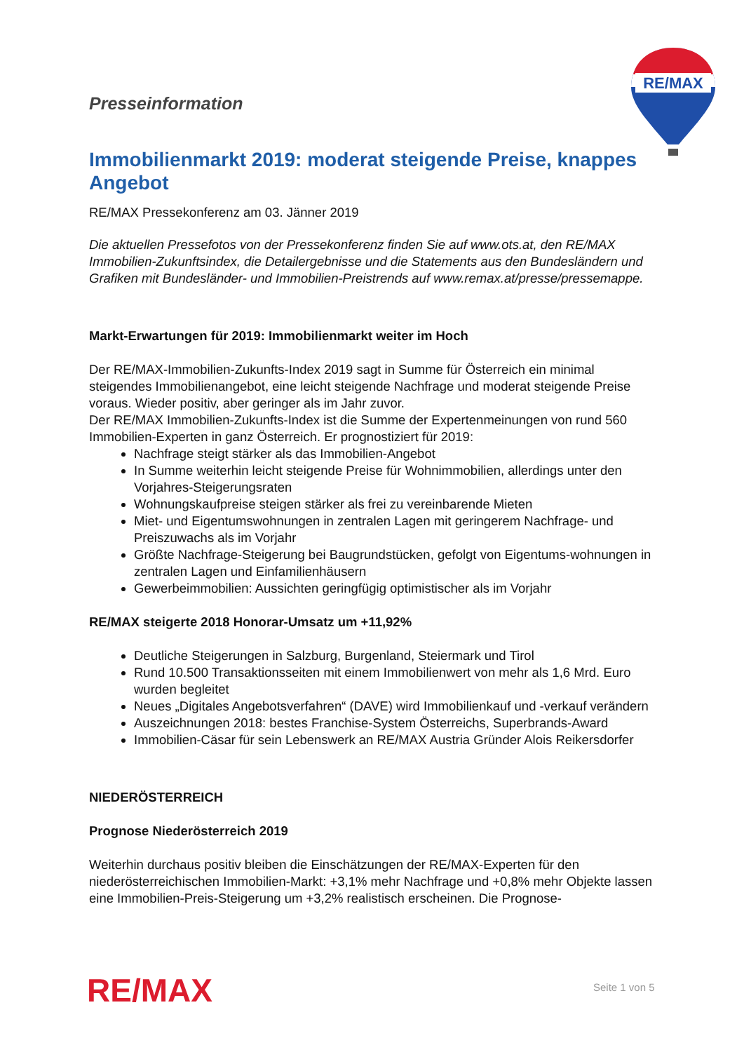RE/MAX
Presseinformation
Immobilienmarkt 2019: moderat steigende Preise, knappes Angebot
RE/MAX Pressekonferenz am 03. Jänner 2019
Die aktuellen Pressefotos von der Pressekonferenz finden Sie auf www.ots.at, den RE/MAX Immobilien-Zukunftsindex, die Detailergebnisse und die Statements aus den Bundesländern und Grafiken mit Bundesländer- und Immobilien-Preistrends auf www.remax.at/presse/pressemappe.
Markt-Erwartungen für 2019: Immobilienmarkt weiter im Hoch
Der RE/MAX-Immobilien-Zukunfts-Index 2019 sagt in Summe für Österreich ein minimal steigendes Immobilienangebot, eine leicht steigende Nachfrage und moderat steigende Preise voraus. Wieder positiv, aber geringer als im Jahr zuvor.
Der RE/MAX Immobilien-Zukunfts-Index ist die Summe der Expertenmeinungen von rund 560 Immobilien-Experten in ganz Österreich. Er prognostiziert für 2019:
Nachfrage steigt stärker als das Immobilien-Angebot
In Summe weiterhin leicht steigende Preise für Wohnimmobilien, allerdings unter den Vorjahres-Steigerungsraten
Wohnungskaufpreise steigen stärker als frei zu vereinbarende Mieten
Miet- und Eigentumswohnungen in zentralen Lagen mit geringerem Nachfrage- und Preiszuwachs als im Vorjahr
Größte Nachfrage-Steigerung bei Baugrundstücken, gefolgt von Eigentums-wohnungen in zentralen Lagen und Einfamilienhäusern
Gewerbeimmobilien: Aussichten geringfügig optimistischer als im Vorjahr
RE/MAX steigerte 2018 Honorar-Umsatz um +11,92%
Deutliche Steigerungen in Salzburg, Burgenland, Steiermark und Tirol
Rund 10.500 Transaktionsseiten mit einem Immobilienwert von mehr als 1,6 Mrd. Euro wurden begleitet
Neues „Digitales Angebotsverfahren“ (DAVE) wird Immobilienkauf und -verkauf verändern
Auszeichnungen 2018: bestes Franchise-System Österreichs, Superbrands-Award
Immobilien-Cäsar für sein Lebenswerk an RE/MAX Austria Gründer Alois Reikersdorfer
NIEDERÖSTERREICH
Prognose Niederösterreich 2019
Weiterhin durchaus positiv bleiben die Einschätzungen der RE/MAX-Experten für den niederösterreichischen Immobilien-Markt: +3,1% mehr Nachfrage und +0,8% mehr Objekte lassen eine Immobilien-Preis-Steigerung um +3,2% realistisch erscheinen. Die Prognose-
RE/MAX Seite 1 von 5